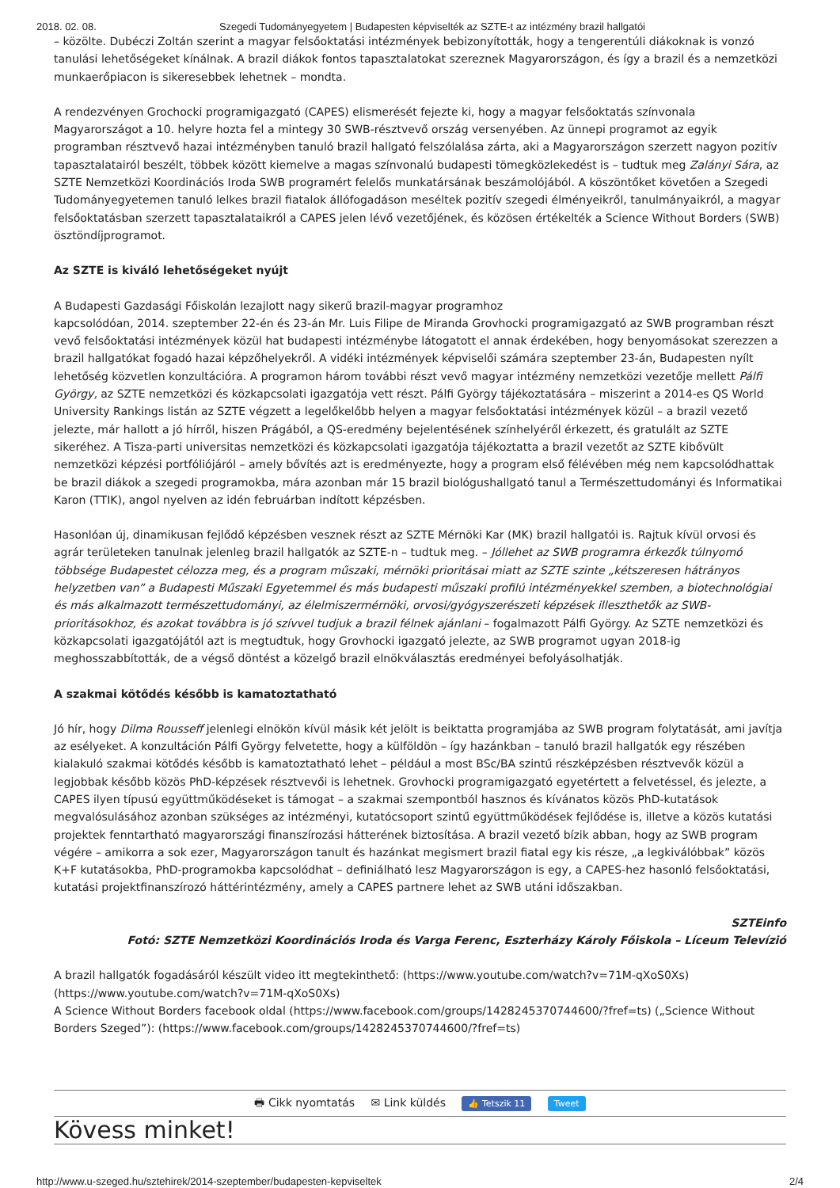2018. 02. 08. Szegedi Tudományegyetem | Budapesten képviselték az SZTE-t az intézmény brazil hallgatói
– közölte. Dubéczi Zoltán szerint a magyar felsőoktatási intézmények bebizonyították, hogy a tengerentúli diákoknak is vonzó tanulási lehetőségeket kínálnak. A brazil diákok fontos tapasztalatokat szereznek Magyarországon, és így a brazil és a nemzetközi munkaerőpiacon is sikeresebbek lehetnek – mondta.
A rendezvényen Grochocki programigazgató (CAPES) elismerését fejezte ki, hogy a magyar felsőoktatás színvonala Magyarországot a 10. helyre hozta fel a mintegy 30 SWB-résztvevő ország versenyében. Az ünnepi programot az egyik programban résztvevő hazai intézményben tanuló brazil hallgató felszólalása zárta, aki a Magyarországon szerzett nagyon pozitív tapasztalatairól beszélt, többek között kiemelve a magas színvonalú budapesti tömegközlekedést is – tudtuk meg Zalányi Sára, az SZTE Nemzetközi Koordinációs Iroda SWB programért felelős munkatársának beszámolójából. A köszöntőket követően a Szegedi Tudományegyetemen tanuló lelkes brazil fiatalok állófogadáson meséltek pozitív szegedi élményeikről, tanulmányaikról, a magyar felsőoktatásban szerzett tapasztalataikról a CAPES jelen lévő vezetőjének, és közösen értékelték a Science Without Borders (SWB) ösztöndíjprogramot.
Az SZTE is kiváló lehetőségeket nyújt
A Budapesti Gazdasági Főiskolán lezajlott nagy sikerű brazil-magyar programhoz
kapcsolódóan, 2014. szeptember 22-én és 23-án Mr. Luis Filipe de Miranda Grovhocki programigazgató az SWB programban részt vevő felsőoktatási intézmények közül hat budapesti intézménybe látogatott el annak érdekében, hogy benyomásokat szerezzen a brazil hallgatókat fogadó hazai képzőhelyekről. A vidéki intézmények képviselői számára szeptember 23-án, Budapesten nyílt lehetőség közvetlen konzultációra. A programon három további részt vevő magyar intézmény nemzetközi vezetője mellett Pálfi György, az SZTE nemzetközi és közkapcsolati igazgatója vett részt. Pálfi György tájékoztatására – miszerint a 2014-es QS World University Rankings listán az SZTE végzett a legelőkelőbb helyen a magyar felsőoktatási intézmények közül – a brazil vezető jelezte, már hallott a jó hírről, hiszen Prágából, a QS-eredmény bejelentésének színhelyéről érkezett, és gratulált az SZTE sikeréhez. A Tisza-parti universitas nemzetközi és közkapcsolati igazgatója tájékoztatta a brazil vezetőt az SZTE kibővült nemzetközi képzési portfóliójáról – amely bővítés azt is eredményezte, hogy a program első félévében még nem kapcsolódhattak be brazil diákok a szegedi programokba, mára azonban már 15 brazil biológushallgató tanul a Természettudományi és Informatikai Karon (TTIK), angol nyelven az idén februárban indított képzésben.
Hasonlóan új, dinamikusan fejlődő képzésben vesznek részt az SZTE Mérnöki Kar (MK) brazil hallgatói is. Rajtuk kívül orvosi és agrár területeken tanulnak jelenleg brazil hallgatók az SZTE-n – tudtuk meg. – Jóllehet az SWB programra érkezők túlnyomó többsége Budapestet célozza meg, és a program műszaki, mérnöki prioritásai miatt az SZTE szinte „kétszeresen hátrányos helyzetben van” a Budapesti Műszaki Egyetemmel és más budapesti műszaki profilú intézményekkel szemben, a biotechnológiai és más alkalmazott természettudományi, az élelmiszermérnöki, orvosi/gyógyszerészeti képzések illeszthetők az SWB-prioritásokhoz, és azokat továbbra is jó szívvel tudjuk a brazil félnek ajánlani – fogalmazott Pálfi György. Az SZTE nemzetközi és közkapcsolati igazgatójától azt is megtudtuk, hogy Grovhocki igazgató jelezte, az SWB programot ugyan 2018-ig meghosszabbították, de a végső döntést a közelgő brazil elnökválasztás eredményei befolyásolhatják.
A szakmai kötődés később is kamatoztatható
Jó hír, hogy Dilma Rousseff jelenlegi elnökön kívül másik két jelölt is beiktatta programjába az SWB program folytatását, ami javítja az esélyeket. A konzultáción Pálfi György felvetette, hogy a külföldön – így hazánkban – tanuló brazil hallgatók egy részében kialakuló szakmai kötődés később is kamatoztatható lehet – például a most BSc/BA szintű részképzésben résztvevők közül a legjobbak később közös PhD-képzések résztvevői is lehetnek. Grovhocki programigazgató egyetértett a felvetéssel, és jelezte, a CAPES ilyen típusú együttműködéseket is támogat – a szakmai szempontból hasznos és kívánatos közös PhD-kutatások megvalósulásához azonban szükséges az intézményi, kutatócsoport szintű együttműködések fejlődése is, illetve a közös kutatási projektek fenntartható magyarországi finanszírozási hátterének biztosítása. A brazil vezető bízik abban, hogy az SWB program végére – amikorra a sok ezer, Magyarországon tanult és hazánkat megismert brazil fiatal egy kis része, „a legkiválóbbak” közös K+F kutatásokba, PhD-programokba kapcsolódhat – definiálható lesz Magyarországon is egy, a CAPES-hez hasonló felsőoktatási, kutatási projektfinanszírozó háttérintézmény, amely a CAPES partnere lehet az SWB utáni időszakban.
SZTEinfo
Fotó: SZTE Nemzetközi Koordinációs Iroda és Varga Ferenc, Eszterházy Károly Főiskola – Líceum Televízió
A brazil hallgatók fogadásáról készült video itt megtekinthető: (https://www.youtube.com/watch?v=71M-qXoS0Xs) (https://www.youtube.com/watch?v=71M-qXoS0Xs)
A Science Without Borders facebook oldal (https://www.facebook.com/groups/1428245370744600/?fref=ts) („Science Without Borders Szeged”): (https://www.facebook.com/groups/1428245370744600/?fref=ts)
🖶 Cikk nyomtatás ✉ Link küldés 👍 Tetszik 11 Tweet
Kövess minket!
http://www.u-szeged.hu/sztehirek/2014-szeptember/budapesten-kepviseltek 2/4